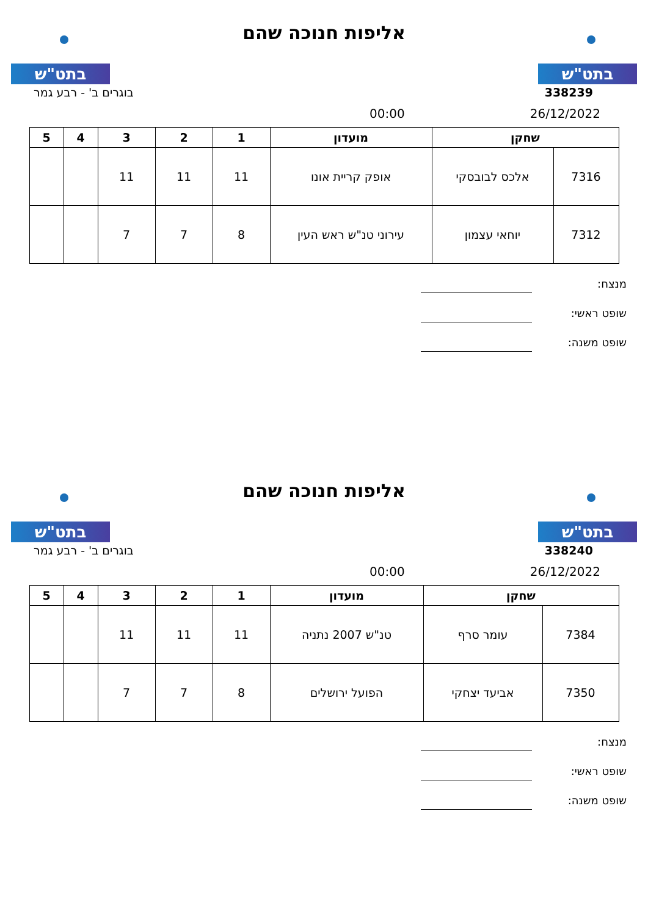בתט"ש
אליפות חנוכה שהם
בתט"ש
338239 בוגרים ב' - רבע גמר
26/12/2022 00:00
| שחקן | | מועדון | 1 | 2 | 3 | 4 | 5 |
| --- | --- | --- | --- | --- | --- | --- | --- |
| 7316 | אלכס לבובסקי | אופק קריית אונו | 11 | 11 | 11 | | |
| 7312 | יוחאי עצמון | עירוני טנ"ש ראש העין | 8 | 7 | 7 | | |
מנצח:
שופט ראשי:
שופט משנה:
בתט"ש
אליפות חנוכה שהם
בתט"ש
338240 בוגרים ב' - רבע גמר
26/12/2022 00:00
| שחקן | | מועדון | 1 | 2 | 3 | 4 | 5 |
| --- | --- | --- | --- | --- | --- | --- | --- |
| 7384 | עומר סרף | טנ"ש 2007 נתניה | 11 | 11 | 11 | | |
| 7350 | אביעד יצחקי | הפועל ירושלים | 8 | 7 | 7 | | |
מנצח:
שופט ראשי:
שופט משנה: